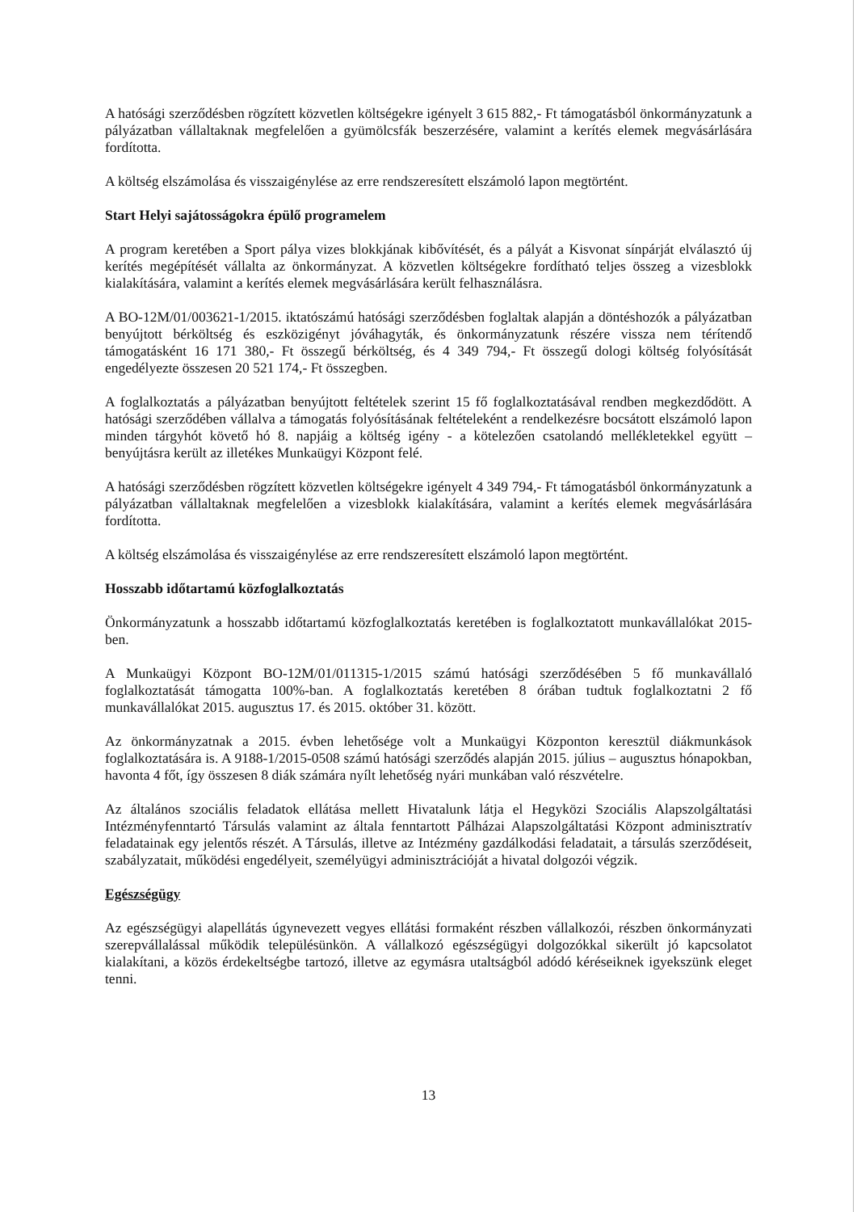A hatósági szerződésben rögzített közvetlen költségekre igényelt 3 615 882,- Ft támogatásból önkormányzatunk a pályázatban vállaltaknak megfelelően a gyümölcsfák beszerzésére, valamint a kerítés elemek megvásárlására fordította.
A költség elszámolása és visszaigénylése az erre rendszeresített elszámoló lapon megtörtént.
Start Helyi sajátosságokra épülő programelem
A program keretében a Sport pálya vizes blokkjának kibővítését, és a pályát a Kisvonat sínpárját elválasztó új kerítés megépítését vállalta az önkormányzat. A közvetlen költségekre fordítható teljes összeg a vizesblokk kialakítására, valamint a kerítés elemek megvásárlására került felhasználásra.
A BO-12M/01/003621-1/2015. iktatószámú hatósági szerződésben foglaltak alapján a döntéshozók a pályázatban benyújtott bérköltség és eszközigényt jóváhagyták, és önkormányzatunk részére vissza nem térítendő támogatásként 16 171 380,- Ft összegű bérköltség, és 4 349 794,- Ft összegű dologi költség folyósítását engedélyezte összesen 20 521 174,- Ft összegben.
A foglalkoztatás a pályázatban benyújtott feltételek szerint 15 fő foglalkoztatásával rendben megkezdődött. A hatósági szerződében vállalva a támogatás folyósításának feltételeként a rendelkezésre bocsátott elszámoló lapon minden tárgyhót követő hó 8. napjáig a költség igény - a kötelezően csatolandó mellékletekkel együtt – benyújtásra került az illetékes Munkaügyi Központ felé.
A hatósági szerződésben rögzített közvetlen költségekre igényelt 4 349 794,- Ft támogatásból önkormányzatunk a pályázatban vállaltaknak megfelelően a vizesblokk kialakítására, valamint a kerítés elemek megvásárlására fordította.
A költség elszámolása és visszaigénylése az erre rendszeresített elszámoló lapon megtörtént.
Hosszabb időtartamú közfoglalkoztatás
Önkormányzatunk a hosszabb időtartamú közfoglalkoztatás keretében is foglalkoztatott munkavállalókat 2015-ben.
A Munkaügyi Központ BO-12M/01/011315-1/2015 számú hatósági szerződésében 5 fő munkavállaló foglalkoztatását támogatta 100%-ban. A foglalkoztatás keretében 8 órában tudtuk foglalkoztatni 2 fő munkavállalókat 2015. augusztus 17. és 2015. október 31. között.
Az önkormányzatnak a 2015. évben lehetősége volt a Munkaügyi Központon keresztül diákmunkások foglalkoztatására is. A 9188-1/2015-0508 számú hatósági szerződés alapján 2015. július – augusztus hónapokban, havonta 4 főt, így összesen 8 diák számára nyílt lehetőség nyári munkában való részvételre.
Az általános szociális feladatok ellátása mellett Hivatalunk látja el Hegyközi Szociális Alapszolgáltatási Intézményfenntartó Társulás valamint az általa fenntartott Pálházai Alapszolgáltatási Központ adminisztratív feladatainak egy jelentős részét. A Társulás, illetve az Intézmény gazdálkodási feladatait, a társulás szerződéseit, szabályzatait, működési engedélyeit, személyügyi adminisztrációját a hivatal dolgozói végzik.
Egészségügy
Az egészségügyi alapellátás úgynevezett vegyes ellátási formaként részben vállalkozói, részben önkormányzati szerepvállalással működik településünkön. A vállalkozó egészségügyi dolgozókkal sikerült jó kapcsolatot kialakítani, a közös érdekeltségbe tartozó, illetve az egymásra utaltságból adódó kéréseiknek igyekszünk eleget tenni.
13